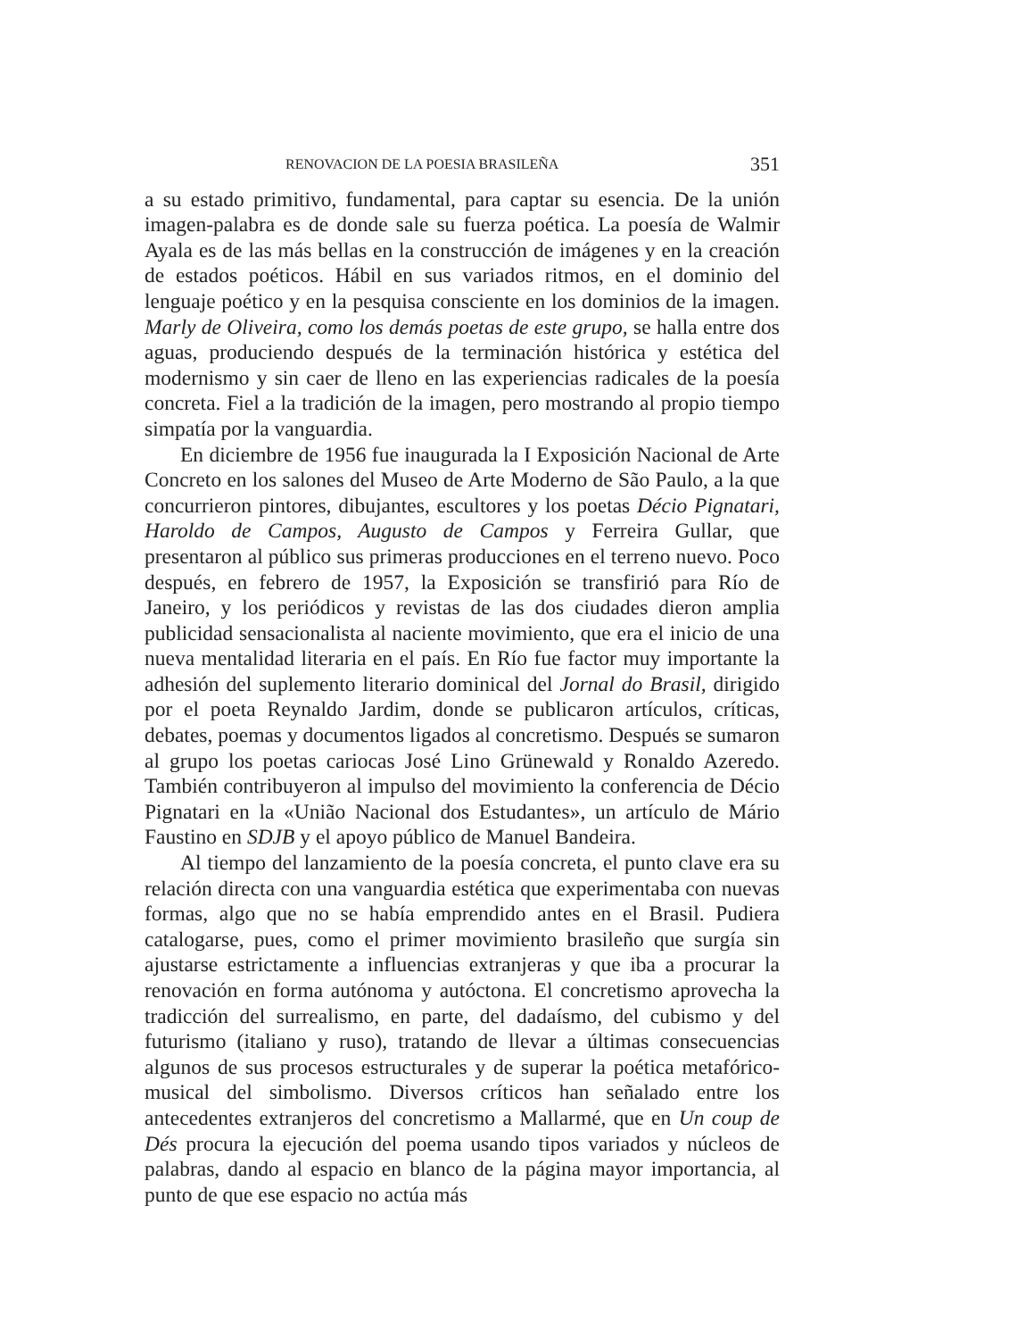RENOVACION DE LA POESIA BRASILEÑA 351
a su estado primitivo, fundamental, para captar su esencia. De la unión imagen-palabra es de donde sale su fuerza poética. La poesía de Walmir Ayala es de las más bellas en la construcción de imágenes y en la creación de estados poéticos. Hábil en sus variados ritmos, en el dominio del lenguaje poético y en la pesquisa consciente en los dominios de la imagen. Marly de Oliveira, como los demás poetas de este grupo, se halla entre dos aguas, produciendo después de la terminación histórica y estética del modernismo y sin caer de lleno en las experiencias radicales de la poesía concreta. Fiel a la tradición de la imagen, pero mostrando al propio tiempo simpatía por la vanguardia.
En diciembre de 1956 fue inaugurada la I Exposición Nacional de Arte Concreto en los salones del Museo de Arte Moderno de São Paulo, a la que concurrieron pintores, dibujantes, escultores y los poetas Décio Pignatari, Haroldo de Campos, Augusto de Campos y Ferreira Gullar, que presentaron al público sus primeras producciones en el terreno nuevo. Poco después, en febrero de 1957, la Exposición se transfirió para Río de Janeiro, y los periódicos y revistas de las dos ciudades dieron amplia publicidad sensacionalista al naciente movimiento, que era el inicio de una nueva mentalidad literaria en el país. En Río fue factor muy importante la adhesión del suplemento literario dominical del Jornal do Brasil, dirigido por el poeta Reynaldo Jardim, donde se publicaron artículos, críticas, debates, poemas y documentos ligados al concretismo. Después se sumaron al grupo los poetas cariocas José Lino Grünewald y Ronaldo Azeredo. También contribuyeron al impulso del movimiento la conferencia de Décio Pignatari en la «União Nacional dos Estudantes», un artículo de Mário Faustino en SDJB y el apoyo público de Manuel Bandeira.
Al tiempo del lanzamiento de la poesía concreta, el punto clave era su relación directa con una vanguardia estética que experimentaba con nuevas formas, algo que no se había emprendido antes en el Brasil. Pudiera catalogarse, pues, como el primer movimiento brasileño que surgía sin ajustarse estrictamente a influencias extranjeras y que iba a procurar la renovación en forma autónoma y autóctona. El concretismo aprovecha la tradicción del surrealismo, en parte, del dadaísmo, del cubismo y del futurismo (italiano y ruso), tratando de llevar a últimas consecuencias algunos de sus procesos estructurales y de superar la poética metafórico-musical del simbolismo. Diversos críticos han señalado entre los antecedentes extranjeros del concretismo a Mallarmé, que en Un coup de Dés procura la ejecución del poema usando tipos variados y núcleos de palabras, dando al espacio en blanco de la página mayor importancia, al punto de que ese espacio no actúa más